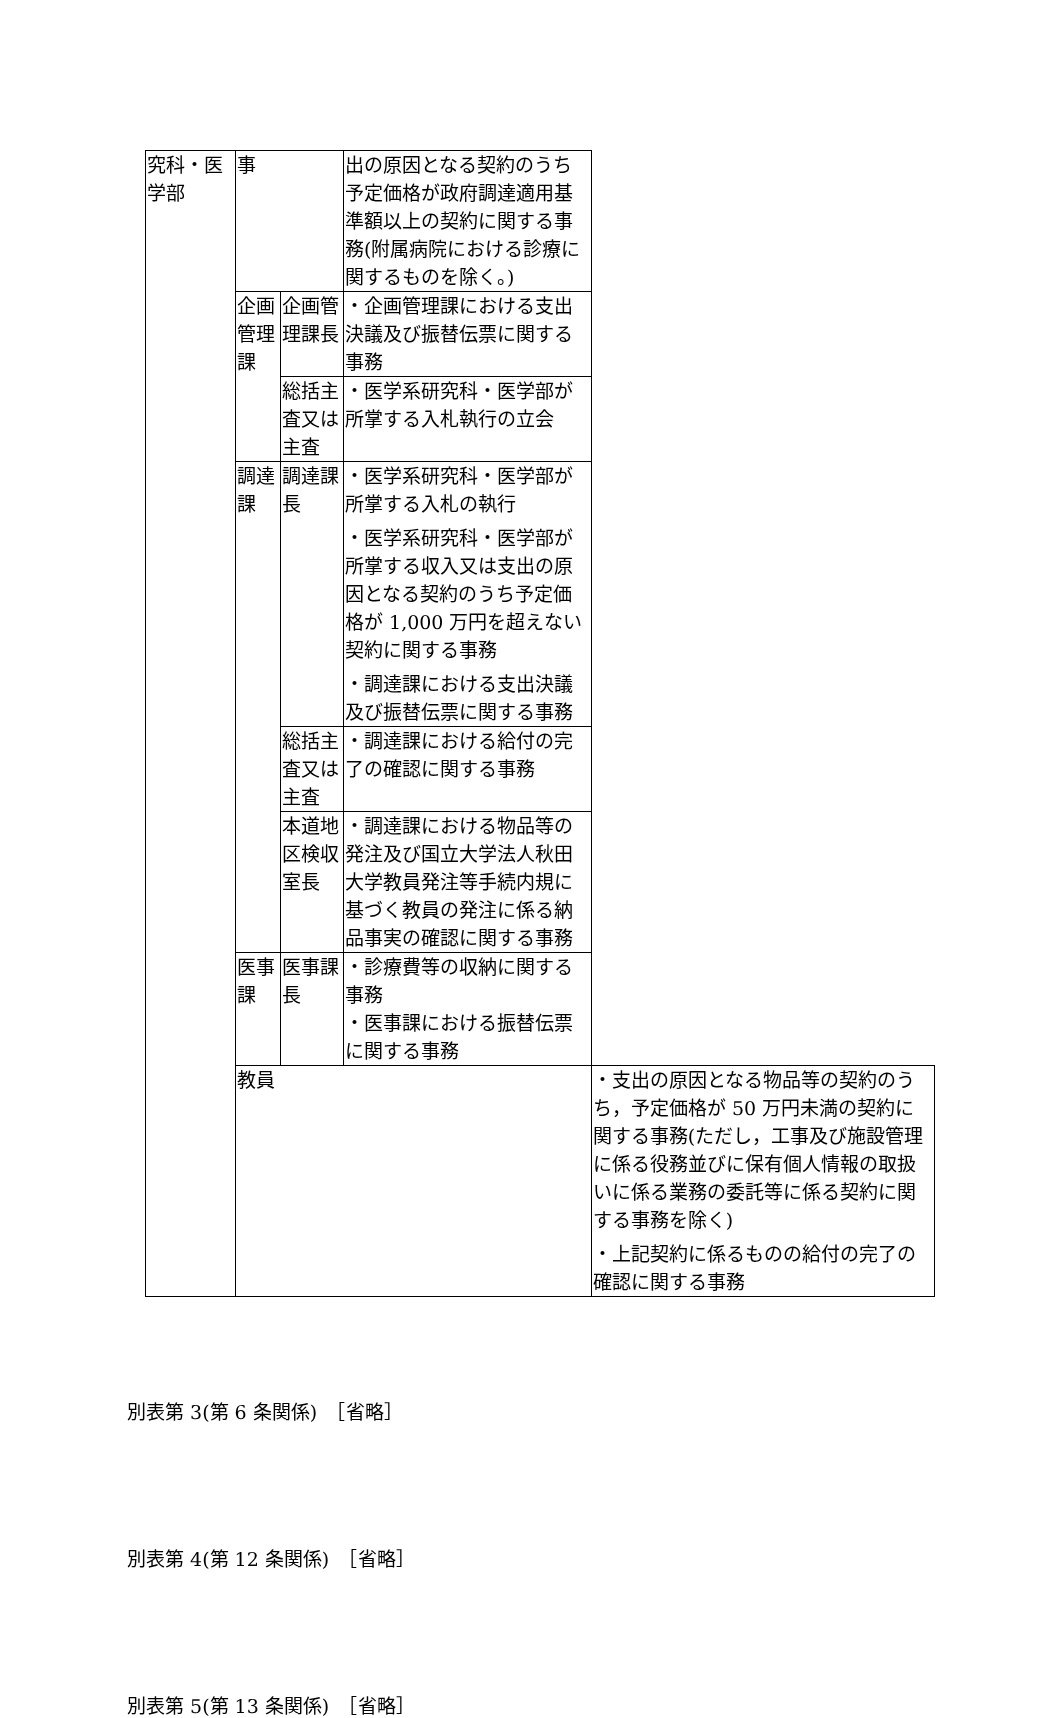| 究科・医学部 | 事 | | 出の原因となる契約のうち予定価格が政府調達適用基準額以上の契約に関する事務(附属病院における診療に関するものを除く。) | |
| | 企画管理課 | 企画管理課長 | ・企画管理課における支出決議及び振替伝票に関する事務 | |
| | | 総括主査又は主査 | ・医学系研究科・医学部が所掌する入札執行の立会 | |
| | 調達課 | 調達課長 | ・医学系研究科・医学部が所掌する入札の執行 ・医学系研究科・医学部が所掌する収入又は支出の原因となる契約のうち予定価格が 1,000 万円を超えない契約に関する事務 ・調達課における支出決議及び振替伝票に関する事務 | |
| | | 総括主査又は主査 | ・調達課における給付の完了の確認に関する事務 | |
| | | 本道地区検収室長 | ・調達課における物品等の発注及び国立大学法人秋田大学教員発注等手続内規に基づく教員の発注に係る納品事実の確認に関する事務 | |
| | 医事課 | 医事課長 | ・診療費等の収納に関する事務 ・医事課における振替伝票に関する事務 | |
| | 教員 | | | ・支出の原因となる物品等の契約のうち，予定価格が 50 万円未満の契約に関する事務(ただし，工事及び施設管理に係る役務並びに保有個人情報の取扱いに係る業務の委託等に係る契約に関する事務を除く) ・上記契約に係るものの給付の完了の確認に関する事務 |
別表第 3(第 6 条関係)　［省略］
別表第 4(第 12 条関係)　［省略］
別表第 5(第 13 条関係)　［省略］